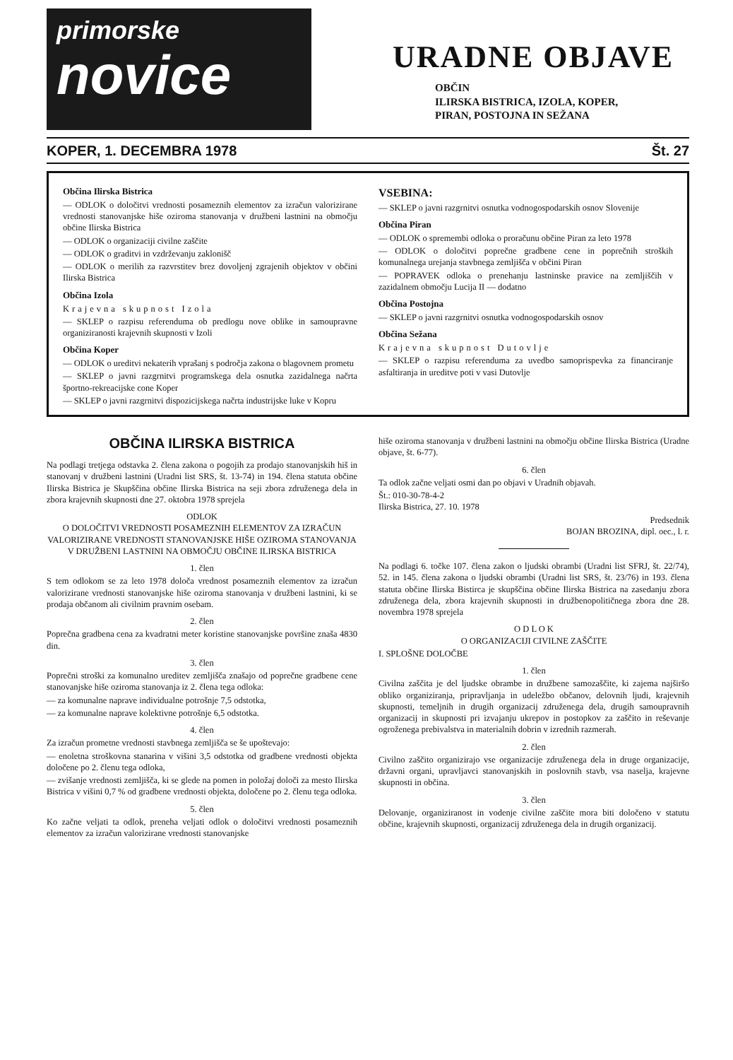primorske
novice
URADNE OBJAVE
OBČIN
ILIRSKA BISTRICA, IZOLA, KOPER,
PIRAN, POSTOJNA IN SEŽANA
KOPER, 1. DECEMBRA 1978 Št. 27
Občina Ilirska Bistrica
— ODLOK o določitvi vrednosti posameznih elementov za izračun valorizirane vrednosti stanovanjske hiše oziroma stanovanja v družbeni lastnini na območju občine Ilirska Bistrica
— ODLOK o organizaciji civilne zaščite
— ODLOK o graditvi in vzdrževanju zaklonišč
— ODLOK o merilih za razvrstitev brez dovoljenj zgrajenih objektov v občini Ilirska Bistrica
Občina Izola
Krajevna skupnost Izola
— SKLEP o razpisu referenduma ob predlogu nove oblike in samoupravne organiziranosti krajevnih skupnosti v Izoli
Občina Koper
— ODLOK o ureditvi nekaterih vprašanj s področja zakona o blagovnem prometu
— SKLEP o javni razgrnitvi programskega dela osnutka zazidalnega načrta športno-rekreacijske cone Koper
— SKLEP o javni razgrnitvi dispozicijskega načrta industrijske luke v Kopru
VSEBINA:
— SKLEP o javni razgrnitvi osnutka vodnogospodarskih osnov Slovenije
Občina Piran
— ODLOK o spremembi odloka o proračunu občine Piran za leto 1978
— ODLOK o določitvi poprečne gradbene cene in poprečnih stroških komunalnega urejanja stavbnega zemljišča v občini Piran
— POPRAVEK odloka o prenehanju lastninske pravice na zemljiščih v zazidalnem območju Lucija II — dodatno
Občina Postojna
— SKLEP o javni razgrnitvi osnutka vodnogospodarskih osnov
Občina Sežana
Krajevna skupnost Dutovlje
— SKLEP o razpisu referenduma za uvedbo samoprispevka za financiranje asfaltiranja in ureditve poti v vasi Dutovlje
OBČINA ILIRSKA BISTRICA
Na podlagi tretjega odstavka 2. člena zakona o pogojih za prodajo stanovanjskih hiš in stanovanj v družbeni lastnini (Uradni list SRS, št. 13-74) in 194. člena statuta občine Ilirska Bistrica je Skupščina občine Ilirska Bistrica na seji zbora združenega dela in zbora krajevnih skupnosti dne 27. oktobra 1978 sprejela
ODLOK
O DOLOČITVI VREDNOSTI POSAMEZNIH ELEMENTOV ZA IZRAČUN VALORIZIRANE VREDNOSTI STANOVANJSKE HIŠE OZIROMA STANOVANJA V DRUŽBENI LASTNINI NA OBMOČJU OBČINE ILIRSKA BISTRICA
1. člen
S tem odlokom se za leto 1978 določa vrednost posameznih elementov za izračun valorizirane vrednosti stanovanjske hiše oziroma stanovanja v družbeni lastnini, ki se prodaja občanom ali civilnim pravnim osebam.
2. člen
Poprečna gradbena cena za kvadratni meter koristine stanovanjske površine znaša 4830 din.
3. člen
Poprečni stroški za komunalno ureditev zemljišča znašajo od poprečne gradbene cene stanovanjske hiše oziroma stanovanja iz 2. člena tega odloka:
— za komunalne naprave individualne potrošnje 7,5 odstotka,
— za komunalne naprave kolektivne potrošnje 6,5 odstotka.
4. člen
Za izračun prometne vrednosti stavbnega zemljišča se še upoštevajo:
— enoletna stroškovna stanarina v višini 3,5 odstotka od gradbene vrednosti objekta določene po 2. členu tega odloka,
— zvišanje vrednosti zemljišča, ki se glede na pomen in položaj določi za mesto Ilirska Bistrica v višini 0,7 % od gradbene vrednosti objekta, določene po 2. členu tega odloka.
5. člen
Ko začne veljati ta odlok, preneha veljati odlok o določitvi vrednosti posameznih elementov za izračun valorizirane vrednosti stanovanjske
hiše oziroma stanovanja v družbeni lastnini na območju občine Ilirska Bistrica (Uradne objave, št. 6-77).
6. člen
Ta odlok začne veljati osmi dan po objavi v Uradnih objavah.
Št.: 010-30-78-4-2
Ilirska Bistrica, 27. 10. 1978
Predsednik
BOJAN BROZINA, dipl. oec., l. r.
Na podlagi 6. točke 107. člena zakon o ljudski obrambi (Uradni list SFRJ, št. 22/74), 52. in 145. člena zakona o ljudski obrambi (Uradni list SRS, št. 23/76) in 193. člena statuta občine Ilirska Bistirca je skupščina občine Ilirska Bistrica na zasedanju zbora združenega dela, zbora krajevnih skupnosti in družbenopolitičnega zbora dne 28. novembra 1978 sprejela
O D L O K
O ORGANIZACIJI CIVILNE ZAŠČITE
I. SPLOŠNE DOLOČBE
1. člen
Civilna zaščita je del ljudske obrambe in družbene samozaščite, ki zajema najširšo obliko organiziranja, pripravljanja in udeležbo občanov, delovnih ljudi, krajevnih skupnosti, temeljnih in drugih organizacij združenega dela, drugih samoupravnih organizacij in skupnosti pri izvajanju ukrepov in postopkov za zaščito in reševanje ogroženega prebivalstva in materialnih dobrin v izrednih razmerah.
2. člen
Civilno zaščito organizirajo vse organizacije združenega dela in druge organizacije, državni organi, upravljavci stanovanjskih in poslovnih stavb, vsa naselja, krajevne skupnosti in občina.
3. člen
Delovanje, organiziranost in vodenje civilne zaščite mora biti določeno v statutu občine, krajevnih skupnosti, organizacij združenega dela in drugih organizacij.